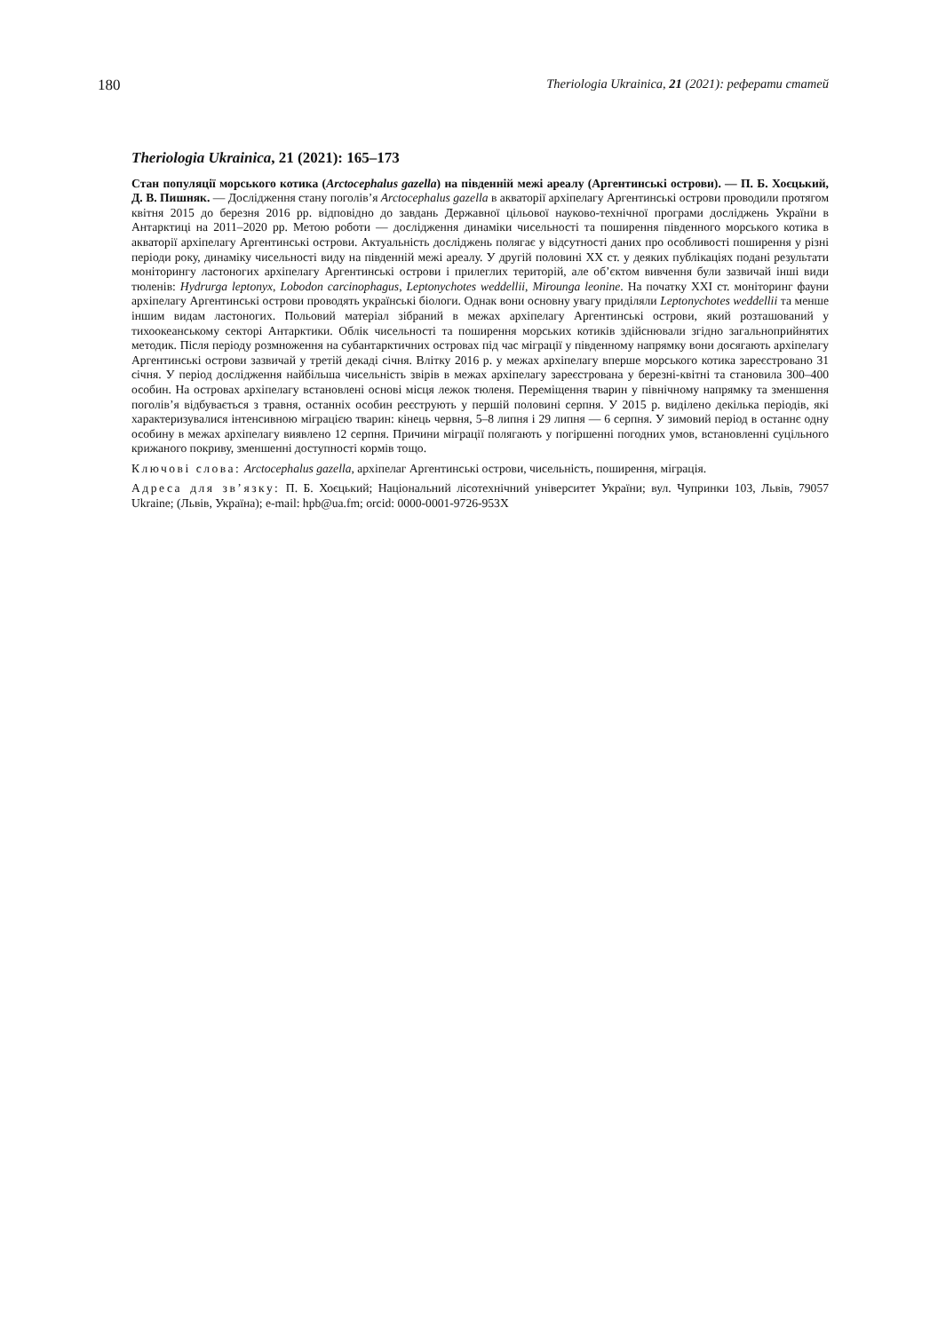180 Theriologia Ukrainica, 21 (2021): реферати статей
Theriologia Ukrainica, 21 (2021): 165–173
Стан популяції морського котика (Arctocephalus gazella) на південній межі ареалу (Аргентинські острови). — П. Б. Хоєцький, Д. В. Пишняк. — Дослідження стану поголів’я Arctocephalus gazella в акваторії архіпелагу Аргентинські острови проводили протягом квітня 2015 до березня 2016 рр. відповідно до завдань Державної цільової науково-технічної програми досліджень України в Антарктиці на 2011–2020 рр. Метою роботи — дослідження динаміки чисельності та поширення південного морського котика в акваторії архіпелагу Аргентинські острови. Актуальність досліджень полягає у відсутності даних про особливості поширення у різні періоди року, динаміку чисельності виду на південній межі ареалу. У другій половині XX ст. у деяких публікаціях подані результати моніторингу ластоногих архіпелагу Аргентинські острови і прилеглих територій, але об’єктом вивчення були зазвичай інші види тюленів: Hydrurga leptonyx, Lobodon carcinophagus, Leptonychotes weddellii, Mirounga leonine. На початку XXI ст. моніторинг фауни архіпелагу Аргентинські острови проводять українські біологи. Однак вони основну увагу приділяли Leptonychotes weddellii та менше іншим видам ластоногих. Польовий матеріал зібраний в межах архіпелагу Аргентинські острови, який розташований у тихоокеанському секторі Антарктики. Облік чисельності та поширення морських котиків здійснювали згідно загальноприйнятих методик. Після періоду розмноження на субантарктичних островах під час міграції у південному напрямку вони досягають архіпелагу Аргентинські острови зазвичай у третій декаді січня. Влітку 2016 р. у межах архіпелагу вперше морського котика зареєстровано 31 січня. У період дослідження найбільша чисельність звірів в межах архіпелагу зареєстрована у березні-квітні та становила 300–400 особин. На островах архіпелагу встановлені основі місця лежок тюленя. Переміщення тварин у північному напрямку та зменшення поголів’я відбувається з травня, останніх особин реєструють у першій половині серпня. У 2015 р. виділено декілька періодів, які характеризувалися інтенсивною міграцією тварин: кінець червня, 5–8 липня і 29 липня — 6 серпня. У зимовий період в останнє одну особину в межах архіпелагу виявлено 12 серпня. Причини міграції полягають у погіршенні погодних умов, встановленні суцільного крижаного покриву, зменшенні доступності кормів тощо.
Ключові слова: Arctocephalus gazella, архіпелаг Аргентинські острови, чисельність, поширення, міграція.
Адреса для зв’язку: П. Б. Хоєцький; Національний лісотехнічний університет України; вул. Чупринки 103, Львів, 79057 Ukraine; (Львів, Україна); e-mail: hpb@ua.fm; orcid: 0000-0001-9726-953X